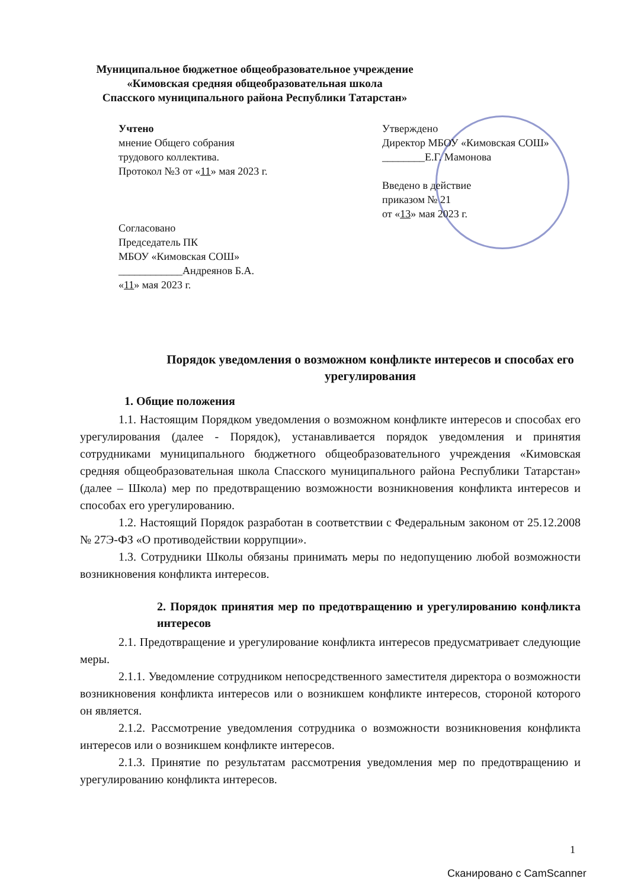Муниципальное бюджетное общеобразовательное учреждение
«Кимовская средняя общеобразовательная школа
Спасского муниципального района Республики Татарстан»
Учтено
мнение Общего собрания
трудового коллектива.
Протокол №3 от «11» мая 2023 г.
Согласовано
Председатель ПК
МБОУ «Кимовская СОШ»
____________Андреянов Б.А.
«11» мая 2023 г.
Утверждено
Директор МБОУ «Кимовская СОШ»
________Е.Г. Мамонова
Введено в действие
приказом № 21
от «13» мая 2023 г.
Порядок уведомления о возможном конфликте интересов и способах его урегулирования
1. Общие положения
1.1. Настоящим Порядком уведомления о возможном конфликте интересов и способах его урегулирования (далее - Порядок), устанавливается порядок уведомления и принятия сотрудниками муниципального бюджетного общеобразовательного учреждения «Кимовская средняя общеобразовательная школа Спасского муниципального района Республики Татарстан» (далее – Школа) мер по предотвращению возможности возникновения конфликта интересов и способах его урегулированию.
1.2. Настоящий Порядок разработан в соответствии с Федеральным законом от 25.12.2008 № 27Э-ФЗ «О противодействии коррупции».
1.3. Сотрудники Школы обязаны принимать меры по недопущению любой возможности возникновения конфликта интересов.
2. Порядок принятия мер по предотвращению и урегулированию конфликта интересов
2.1. Предотвращение и урегулирование конфликта интересов предусматривает следующие меры.
2.1.1. Уведомление сотрудником непосредственного заместителя директора о возможности возникновения конфликта интересов или о возникшем конфликте интересов, стороной которого он является.
2.1.2. Рассмотрение уведомления сотрудника о возможности возникновения конфликта интересов или о возникшем конфликте интересов.
2.1.3. Принятие по результатам рассмотрения уведомления мер по предотвращению и урегулированию конфликта интересов.
1
Сканировано с CamScanner